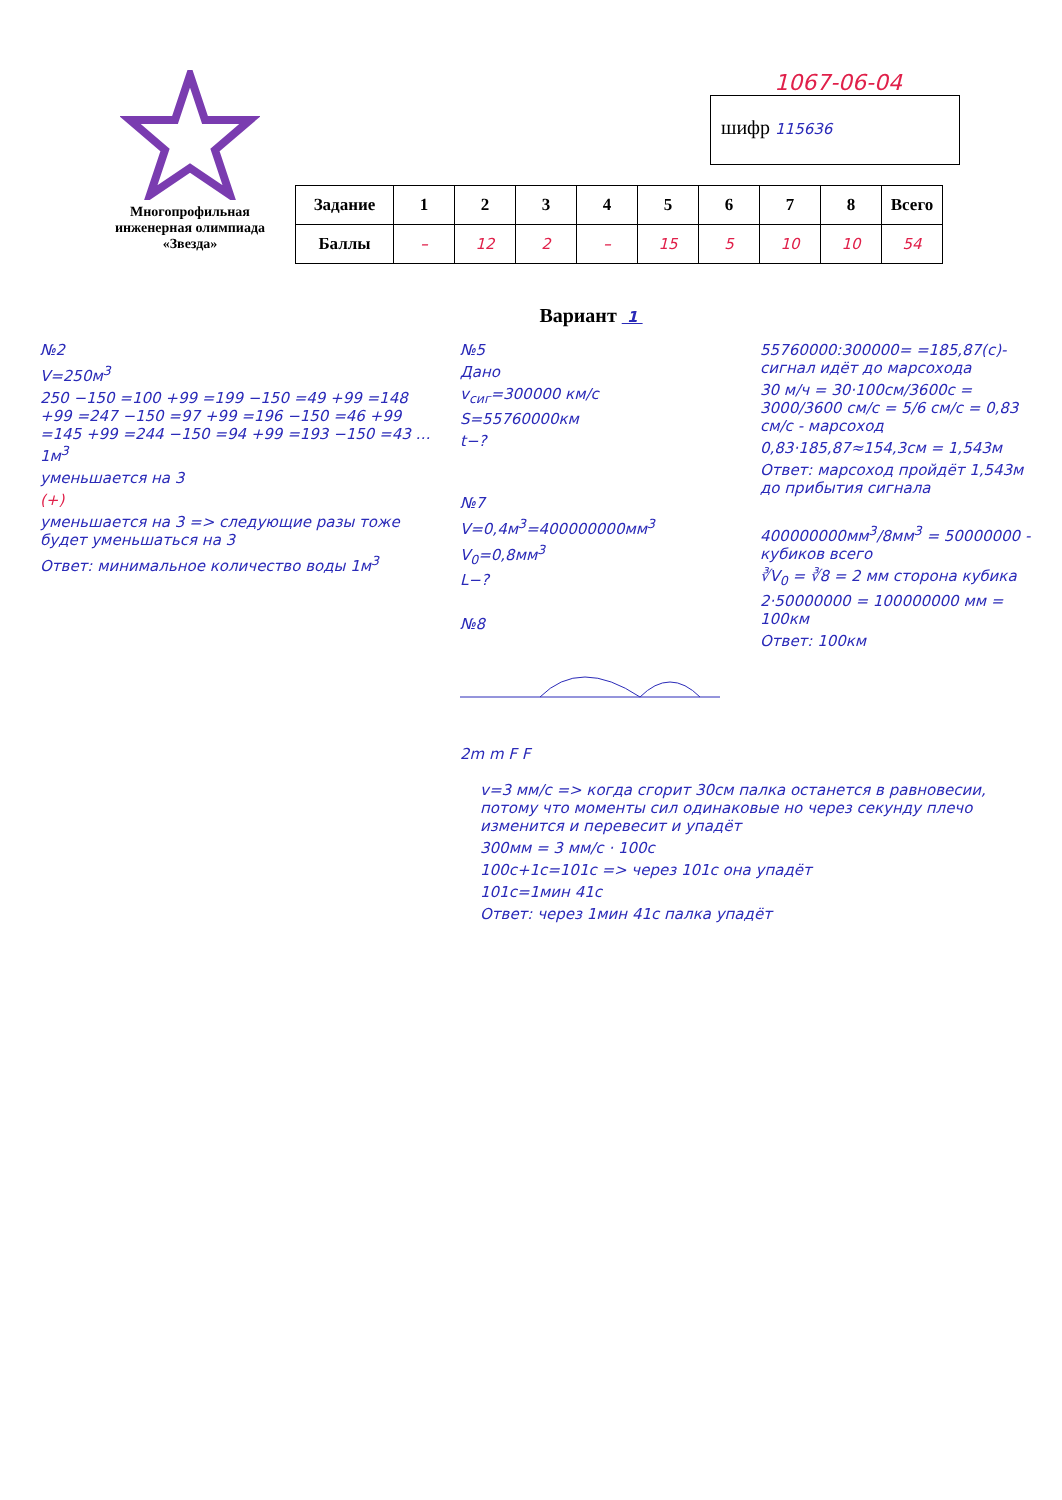Многопрофильная инженерная олимпиада «Звезда»
1067-06-04
шифр 115636
| Задание | 1 | 2 | 3 | 4 | 5 | 6 | 7 | 8 | Всего |
| --- | --- | --- | --- | --- | --- | --- | --- | --- | --- |
| Баллы | – | 12 | 2 | – | 15 | 5 | 10 | 10 | 54 |
Вариант 1
№2
V=250м<sup>3</sup>
250 −150 =100 +99 =199 −150 =49 +99 =148 +99 =247 −150 =97 +99 =196 −150 =46 +99 =145 +99 =244 −150 =94 +99 =193 −150 =43 … 1м<sup>3</sup>
уменьшается на 3
(+)
уменьшается на 3 => следующие разы тоже будет уменьшаться на 3
Ответ: минимальное количество воды 1м<sup>3</sup>
№5
Дано
v<sub>сиг</sub>=300000 км/с
S=55760000км
t−?
№7
V=0,4м<sup>3</sup>=400000000мм<sup>3</sup>
V<sub>0</sub>=0,8мм<sup>3</sup>
L−?
№8
2m m F F
55760000:300000= =185,87(с)-сигнал идёт до марсохода
30 м/ч = 30·100см/3600с = 3000/3600 см/с = 5/6 см/с = 0,83 см/с - марсоход
0,83·185,87≈154,3см = 1,543м
Ответ: марсоход пройдёт 1,543м до прибытия сигнала
400000000мм<sup>3</sup>/8мм<sup>3</sup> = 50000000 - кубиков всего
∛V<sub>0</sub> = ∛8 = 2 мм сторона кубика
2·50000000 = 100000000 мм = 100км
Ответ: 100км
v=3 мм/с => когда сгорит 30см палка останется в равновесии, потому что моменты сил одинаковые но через секунду плечо изменится и перевесит и упадёт
300мм = 3 мм/с · 100с
100с+1с=101с => через 101с она упадёт
101с=1мин 41с
Ответ: через 1мин 41с палка упадёт